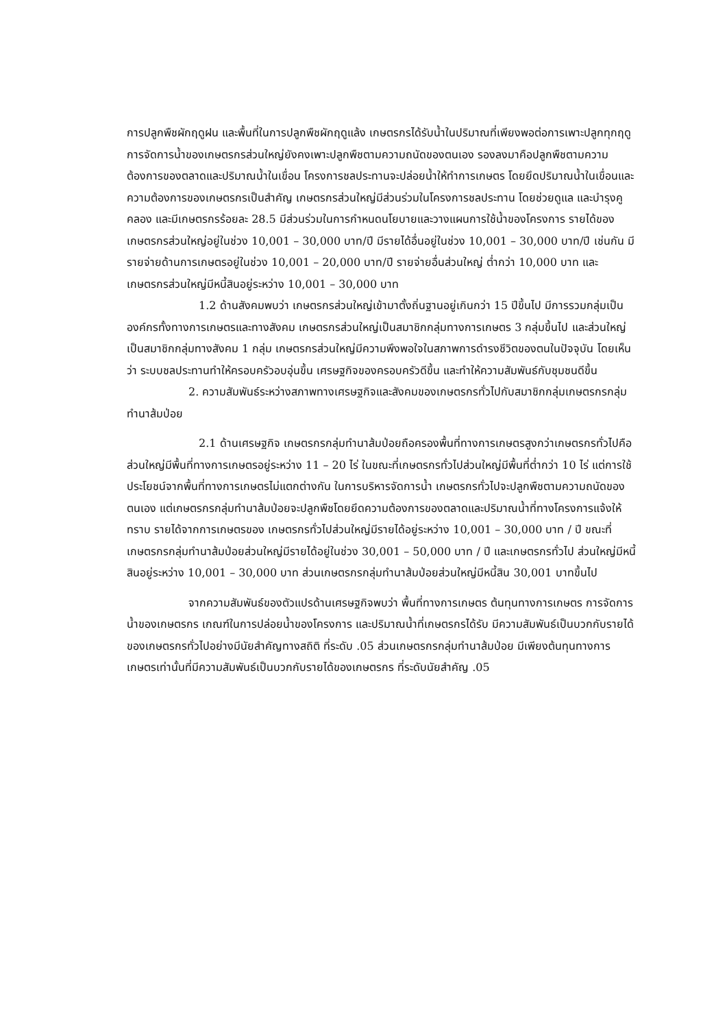การปลูกพืชผักฤดูฝน และพื้นที่ในการปลูกพืชผักฤดูแล้ง เกษตรกรได้รับน้ำในปริมาณที่เพียงพอต่อการเพาะปลูกทุกฤดู การจัดการน้ำของเกษตรกรส่วนใหญ่ยังคงเพาะปลูกพืชตามความถนัดของตนเอง รองลงมาคือปลูกพืชตามความต้องการของตลาดและปริมาณน้ำในเขื่อน โครงการชลประทานจะปล่อยน้ำให้ทำการเกษตร โดยยึดปริมาณน้ำในเขื่อนและความต้องการของเกษตรกรเป็นสำคัญ เกษตรกรส่วนใหญ่มีส่วนร่วมในโครงการชลประทาน โดยช่วยดูแล และบำรุงคูคลอง และมีเกษตรกรร้อยละ 28.5 มีส่วนร่วมในการกำหนดนโยบายและวางแผนการใช้น้ำของโครงการ รายได้ของเกษตรกรส่วนใหญ่อยู่ในช่วง 10,001 – 30,000 บาท/ปี มีรายได้อื่นอยู่ในช่วง 10,001 – 30,000 บาท/ปี เช่นกัน มีรายจ่ายด้านการเกษตรอยู่ในช่วง 10,001 – 20,000 บาท/ปี รายจ่ายอื่นส่วนใหญ่ ต่ำกว่า 10,000 บาท และเกษตรกรส่วนใหญ่มีหนี้สินอยู่ระหว่าง 10,001 – 30,000 บาท
1.2 ด้านสังคมพบว่า เกษตรกรส่วนใหญ่เข้ามาตั้งถิ่นฐานอยู่เกินกว่า 15 ปีขึ้นไป มีการรวมกลุ่มเป็นองค์กรทั้งทางการเกษตรและทางสังคม เกษตรกรส่วนใหญ่เป็นสมาชิกกลุ่มทางการเกษตร 3 กลุ่มขึ้นไป และส่วนใหญ่เป็นสมาชิกกลุ่มทางสังคม 1 กลุ่ม เกษตรกรส่วนใหญ่มีความพึงพอใจในสภาพการดำรงชีวิตของตนในปัจจุบัน โดยเห็นว่า ระบบชลประทานทำให้ครอบครัวอบอุ่นขึ้น เศรษฐกิจของครอบครัวดีขึ้น และทำให้ความสัมพันธ์กับชุมชนดีขึ้น
2. ความสัมพันธ์ระหว่างสภาพทางเศรษฐกิจและสังคมของเกษตรกรทั่วไปกับสมาชิกกลุ่มเกษตรกรกลุ่มทำนาส้มป่อย
2.1 ด้านเศรษฐกิจ เกษตรกรกลุ่มทำนาส้มป่อยถือครองพื้นที่ทางการเกษตรสูงกว่าเกษตรกรทั่วไปคือ ส่วนใหญ่มีพื้นที่ทางการเกษตรอยู่ระหว่าง 11 – 20 ไร่ ในขณะที่เกษตรกรทั่วไปส่วนใหญ่มีพื้นที่ต่ำกว่า 10 ไร่ แต่การใช้ประโยชน์จากพื้นที่ทางการเกษตรไม่แตกต่างกัน ในการบริหารจัดการน้ำ เกษตรกรทั่วไปจะปลูกพืชตามความถนัดของตนเอง แต่เกษตรกรกลุ่มทำนาส้มป่อยจะปลูกพืชโดยยึดความต้องการของตลาดและปริมาณน้ำที่ทางโครงการแจ้งให้ทราบ รายได้จากการเกษตรของ เกษตรกรทั่วไปส่วนใหญ่มีรายได้อยู่ระหว่าง 10,001 – 30,000 บาท / ปี ขณะที่เกษตรกรกลุ่มทำนาส้มป่อยส่วนใหญ่มีรายได้อยู่ในช่วง 30,001 – 50,000 บาท / ปี และเกษตรกรทั่วไป ส่วนใหญ่มีหนี้สินอยู่ระหว่าง 10,001 – 30,000 บาท ส่วนเกษตรกรกลุ่มทำนาส้มป่อยส่วนใหญ่มีหนี้สิน 30,001 บาทขึ้นไป
จากความสัมพันธ์ของตัวแปรด้านเศรษฐกิจพบว่า พื้นที่ทางการเกษตร ต้นทุนทางการเกษตร การจัดการน้ำของเกษตรกร เกณฑ์ในการปล่อยน้ำของโครงการ และปริมาณน้ำที่เกษตรกรได้รับ มีความสัมพันธ์เป็นบวกกับรายได้ของเกษตรกรทั่วไปอย่างมีนัยสำคัญทางสถิติ ที่ระดับ .05 ส่วนเกษตรกรกลุ่มทำนาส้มป่อย มีเพียงต้นทุนทางการเกษตรเท่านั้นที่มีความสัมพันธ์เป็นบวกกับรายได้ของเกษตรกร ที่ระดับนัยสำคัญ .05